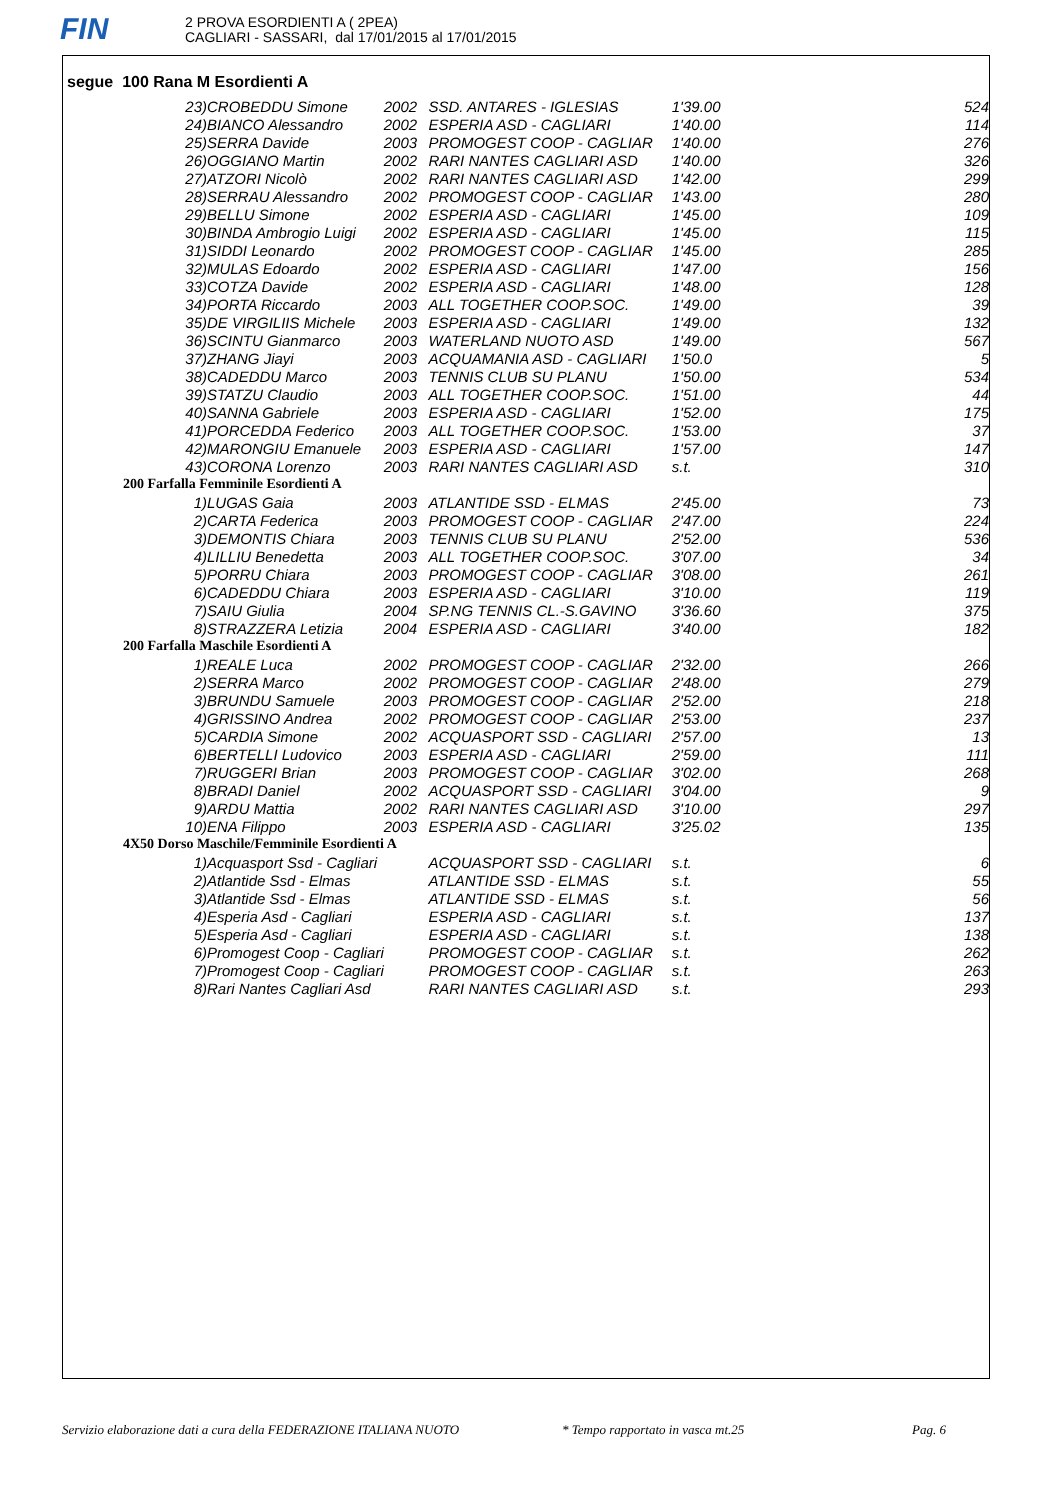FIN
2 PROVA ESORDIENTI A ( 2PEA)
CAGLIARI - SASSARI, dal 17/01/2015 al 17/01/2015
segue 100 Rana M Esordienti A
| 23) | CROBEDDU Simone | 2002 | SSD. ANTARES - IGLESIAS | 1'39.00 | 524 |
| 24) | BIANCO Alessandro | 2002 | ESPERIA ASD - CAGLIARI | 1'40.00 | 114 |
| 25) | SERRA Davide | 2003 | PROMOGEST COOP - CAGLIAR | 1'40.00 | 276 |
| 26) | OGGIANO Martin | 2002 | RARI NANTES CAGLIARI ASD | 1'40.00 | 326 |
| 27) | ATZORI Nicolò | 2002 | RARI NANTES CAGLIARI ASD | 1'42.00 | 299 |
| 28) | SERRAU Alessandro | 2002 | PROMOGEST COOP - CAGLIAR | 1'43.00 | 280 |
| 29) | BELLU Simone | 2002 | ESPERIA ASD - CAGLIARI | 1'45.00 | 109 |
| 30) | BINDA Ambrogio Luigi | 2002 | ESPERIA ASD - CAGLIARI | 1'45.00 | 115 |
| 31) | SIDDI Leonardo | 2002 | PROMOGEST COOP - CAGLIAR | 1'45.00 | 285 |
| 32) | MULAS Edoardo | 2002 | ESPERIA ASD - CAGLIARI | 1'47.00 | 156 |
| 33) | COTZA Davide | 2002 | ESPERIA ASD - CAGLIARI | 1'48.00 | 128 |
| 34) | PORTA Riccardo | 2003 | ALL TOGETHER COOP.SOC. | 1'49.00 | 39 |
| 35) | DE VIRGILIIS Michele | 2003 | ESPERIA ASD - CAGLIARI | 1'49.00 | 132 |
| 36) | SCINTU Gianmarco | 2003 | WATERLAND NUOTO ASD | 1'49.00 | 567 |
| 37) | ZHANG Jiayi | 2003 | ACQUAMANIA ASD - CAGLIARI | 1'50.0 | 5 |
| 38) | CADEDDU Marco | 2003 | TENNIS CLUB SU PLANU | 1'50.00 | 534 |
| 39) | STATZU Claudio | 2003 | ALL TOGETHER COOP.SOC. | 1'51.00 | 44 |
| 40) | SANNA Gabriele | 2003 | ESPERIA ASD - CAGLIARI | 1'52.00 | 175 |
| 41) | PORCEDDA Federico | 2003 | ALL TOGETHER COOP.SOC. | 1'53.00 | 37 |
| 42) | MARONGIU Emanuele | 2003 | ESPERIA ASD - CAGLIARI | 1'57.00 | 147 |
| 43) | CORONA Lorenzo | 2003 | RARI NANTES CAGLIARI ASD | s.t. | 310 |
| 200 Farfalla Femminile Esordienti A | | | | | |
| 1) | LUGAS Gaia | 2003 | ATLANTIDE SSD - ELMAS | 2'45.00 | 73 |
| 2) | CARTA Federica | 2003 | PROMOGEST COOP - CAGLIAR | 2'47.00 | 224 |
| 3) | DEMONTIS Chiara | 2003 | TENNIS CLUB SU PLANU | 2'52.00 | 536 |
| 4) | LILLIU Benedetta | 2003 | ALL TOGETHER COOP.SOC. | 3'07.00 | 34 |
| 5) | PORRU Chiara | 2003 | PROMOGEST COOP - CAGLIAR | 3'08.00 | 261 |
| 6) | CADEDDU Chiara | 2003 | ESPERIA ASD - CAGLIARI | 3'10.00 | 119 |
| 7) | SAIU Giulia | 2004 | SP.NG TENNIS CL.-S.GAVINO | 3'36.60 | 375 |
| 8) | STRAZZERA Letizia | 2004 | ESPERIA ASD - CAGLIARI | 3'40.00 | 182 |
| 200 Farfalla Maschile Esordienti A | | | | | |
| 1) | REALE Luca | 2002 | PROMOGEST COOP - CAGLIAR | 2'32.00 | 266 |
| 2) | SERRA Marco | 2002 | PROMOGEST COOP - CAGLIAR | 2'48.00 | 279 |
| 3) | BRUNDU Samuele | 2003 | PROMOGEST COOP - CAGLIAR | 2'52.00 | 218 |
| 4) | GRISSINO Andrea | 2002 | PROMOGEST COOP - CAGLIAR | 2'53.00 | 237 |
| 5) | CARDIA Simone | 2002 | ACQUASPORT SSD - CAGLIARI | 2'57.00 | 13 |
| 6) | BERTELLI Ludovico | 2003 | ESPERIA ASD - CAGLIARI | 2'59.00 | 111 |
| 7) | RUGGERI Brian | 2003 | PROMOGEST COOP - CAGLIAR | 3'02.00 | 268 |
| 8) | BRADI Daniel | 2002 | ACQUASPORT SSD - CAGLIARI | 3'04.00 | 9 |
| 9) | ARDU Mattia | 2002 | RARI NANTES CAGLIARI ASD | 3'10.00 | 297 |
| 10) | ENA Filippo | 2003 | ESPERIA ASD - CAGLIARI | 3'25.02 | 135 |
| 4X50 Dorso Maschile/Femminile Esordienti A | | | | | |
| 1) | Acquasport Ssd - Cagliari | | ACQUASPORT SSD - CAGLIARI | s.t. | 6 |
| 2) | Atlantide Ssd - Elmas | | ATLANTIDE SSD - ELMAS | s.t. | 55 |
| 3) | Atlantide Ssd - Elmas | | ATLANTIDE SSD - ELMAS | s.t. | 56 |
| 4) | Esperia Asd - Cagliari | | ESPERIA ASD - CAGLIARI | s.t. | 137 |
| 5) | Esperia Asd - Cagliari | | ESPERIA ASD - CAGLIARI | s.t. | 138 |
| 6) | Promogest Coop - Cagliari | | PROMOGEST COOP - CAGLIAR | s.t. | 262 |
| 7) | Promogest Coop - Cagliari | | PROMOGEST COOP - CAGLIAR | s.t. | 263 |
| 8) | Rari Nantes Cagliari Asd | | RARI NANTES CAGLIARI ASD | s.t. | 293 |
Servizio elaborazione dati a cura della FEDERAZIONE ITALIANA NUOTO * Tempo rapportato in vasca mt.25 Pag. 6